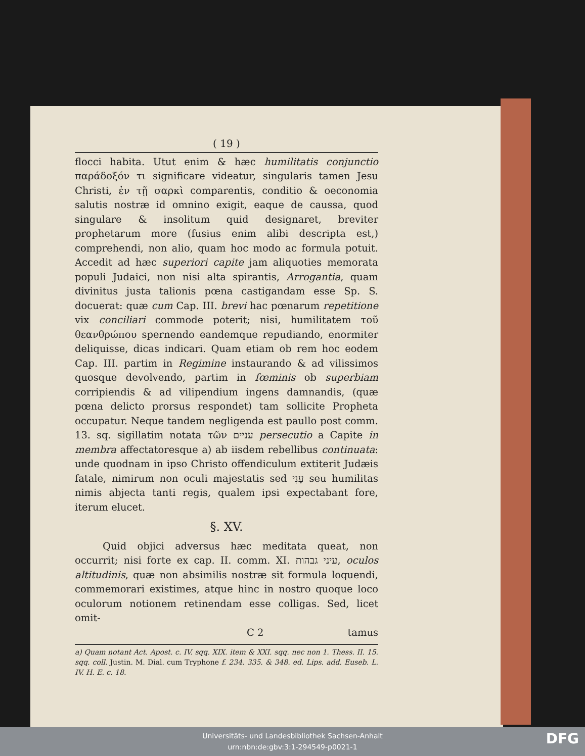( 19 )
flocci habita. Utut enim & hæc humilitatis conjunctio παράδοξόν τι significare videatur, singularis tamen Jesu Christi, ἐν τῇ σαρκὶ comparentis, conditio & oeconomia salutis nostræ id omnino exigit, eaque de caussa, quod singulare & insolitum quid designaret, breviter prophetarum more (fusius enim alibi descripta est,) comprehendi, non alio, quam hoc modo ac formula potuit. Accedit ad hæc superiori capite jam aliquoties memorata populi Judaici, non nisi alta spirantis, Arrogantia, quam divinitus justa talionis pœna castigandam esse Sp. S. docuerat: quæ cum Cap. III. brevi hac pœnarum repetitione vix conciliari commode poterit; nisi, humilitatem τοῦ θεανθρώπου spernendo eandemque repudiando, enormiter deliquisse, dicas indicari. Quam etiam ob rem hoc eodem Cap. III. partim in Regimine instaurando & ad vilissimos quosque devolvendo, partim in fœminis ob superbiam corripiendis & ad vilipendium ingens damnandis, (quæ pœna delicto prorsus respondet) tam sollicite Propheta occupatur. Neque tandem negligenda est paullo post comm. 13. sq. sigillatim notata τῶν עניים persecutio a Capite in membra affectatoresque a) ab iisdem rebellibus continuata: unde quodnam in ipso Christo offendiculum extiterit Judæis fatale, nimirum non oculi majestatis sed עָנִי seu humilitas nimis abjecta tanti regis, qualem ipsi expectabant fore, iterum elucet.
§. XV.
Quid objici adversus hæc meditata queat, non occurrit; nisi forte ex cap. II. comm. XI. עיני גבהות, oculos altitudinis, quæ non absimilis nostræ sit formula loquendi, commemorari existimes, atque hinc in nostro quoque loco oculorum notionem retinendam esse colligas. Sed, licet omit-
C 2 tamus
a) Quam notant Act. Apost. c. IV. sqq. XIX. item & XXI. sqq. nec non 1. Thess. II. 15. sqq. coll. Justin. M. Dial. cum Tryphone f. 234. 335. & 348. ed. Lips. add. Euseb. L. IV. H. E. c. 18.
Universitäts- und Landesbibliothek Sachsen-Anhalt
urn:nbn:de:gbv:3:1-294549-p0021-1
DFG